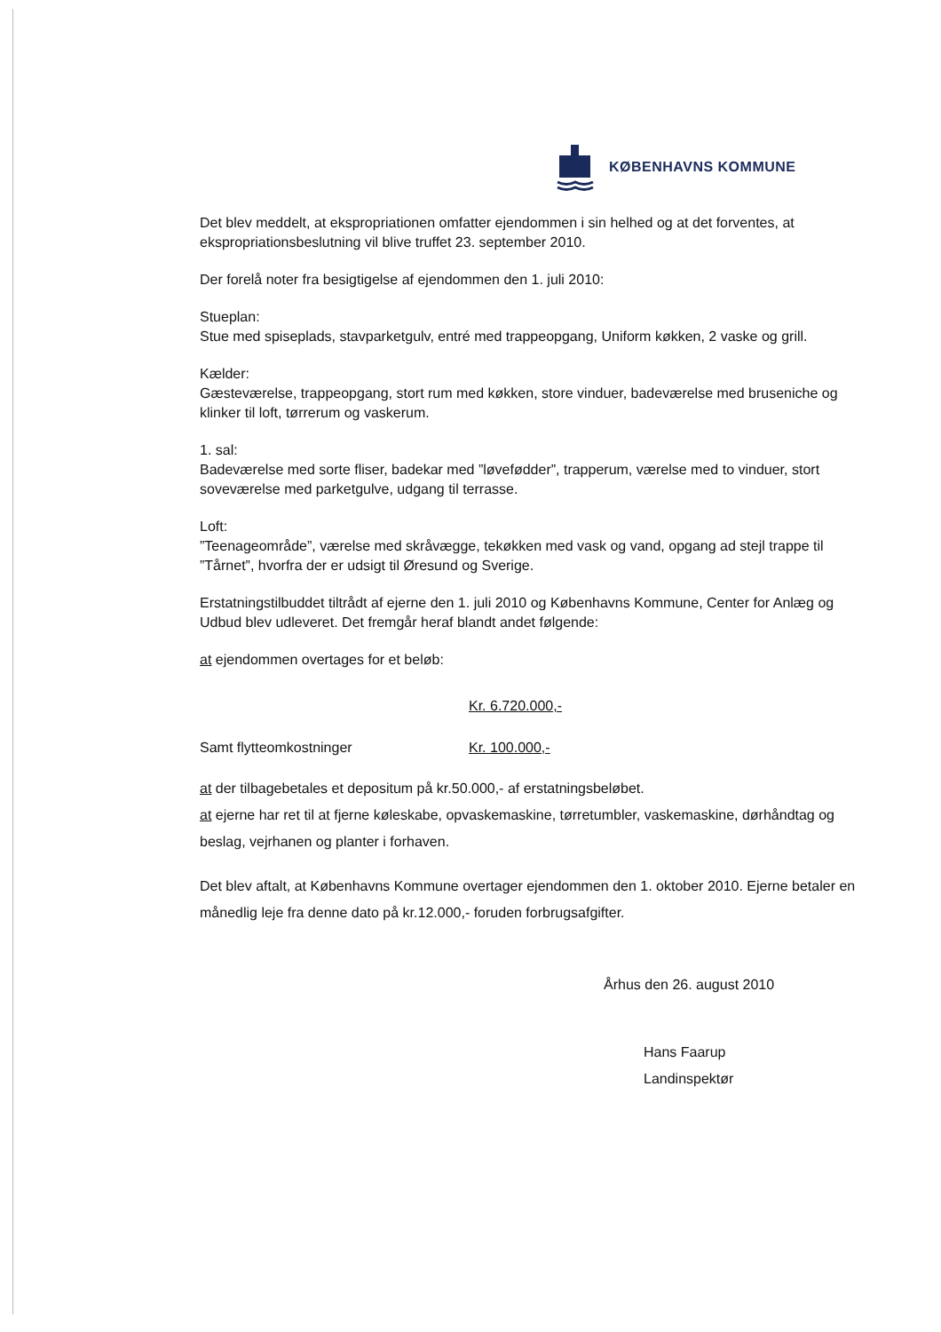KØBENHAVNS KOMMUNE
Det blev meddelt, at ekspropriationen omfatter ejendommen i sin helhed og at det forventes, at ekspropriationsbeslutning vil blive truffet 23. september 2010.
Der forelå noter fra besigtigelse af ejendommen den 1. juli 2010:
Stueplan:
Stue med spiseplads, stavparketgulv, entré med trappeopgang, Uniform køkken, 2 vaske og grill.
Kælder:
Gæsteværelse, trappeopgang, stort rum med køkken, store vinduer, badeværelse med bruseniche og klinker til loft, tørrerum og vaskerum.
1. sal:
Badeværelse med sorte fliser, badekar med ”løvefødder”, trapperum, værelse med to vinduer, stort soveværelse med parketgulve, udgang til terrasse.
Loft:
”Teenageområde”, værelse med skråvægge, tekøkken med vask og vand, opgang ad stejl trappe til ”Tårnet”, hvorfra der er udsigt til Øresund og Sverige.
Erstatningstilbuddet tiltrådt af ejerne den 1. juli 2010 og Københavns Kommune, Center for Anlæg og Udbud blev udleveret. Det fremgår heraf blandt andet følgende:
at ejendommen overtages for et beløb:
Kr. 6.720.000,-
Samt flytteomkostninger Kr. 100.000,-
at der tilbagebetales et depositum på kr.50.000,- af erstatningsbeløbet.
at ejerne har ret til at fjerne køleskabe, opvaskemaskine, tørretumbler, vaskemaskine, dørhåndtag og beslag, vejrhanen og planter i forhaven.
Det blev aftalt, at Københavns Kommune overtager ejendommen den 1. oktober 2010. Ejerne betaler en månedlig leje fra denne dato på kr.12.000,- foruden forbrugsafgifter.
Århus den 26. august 2010
Hans Faarup
Landinspektør